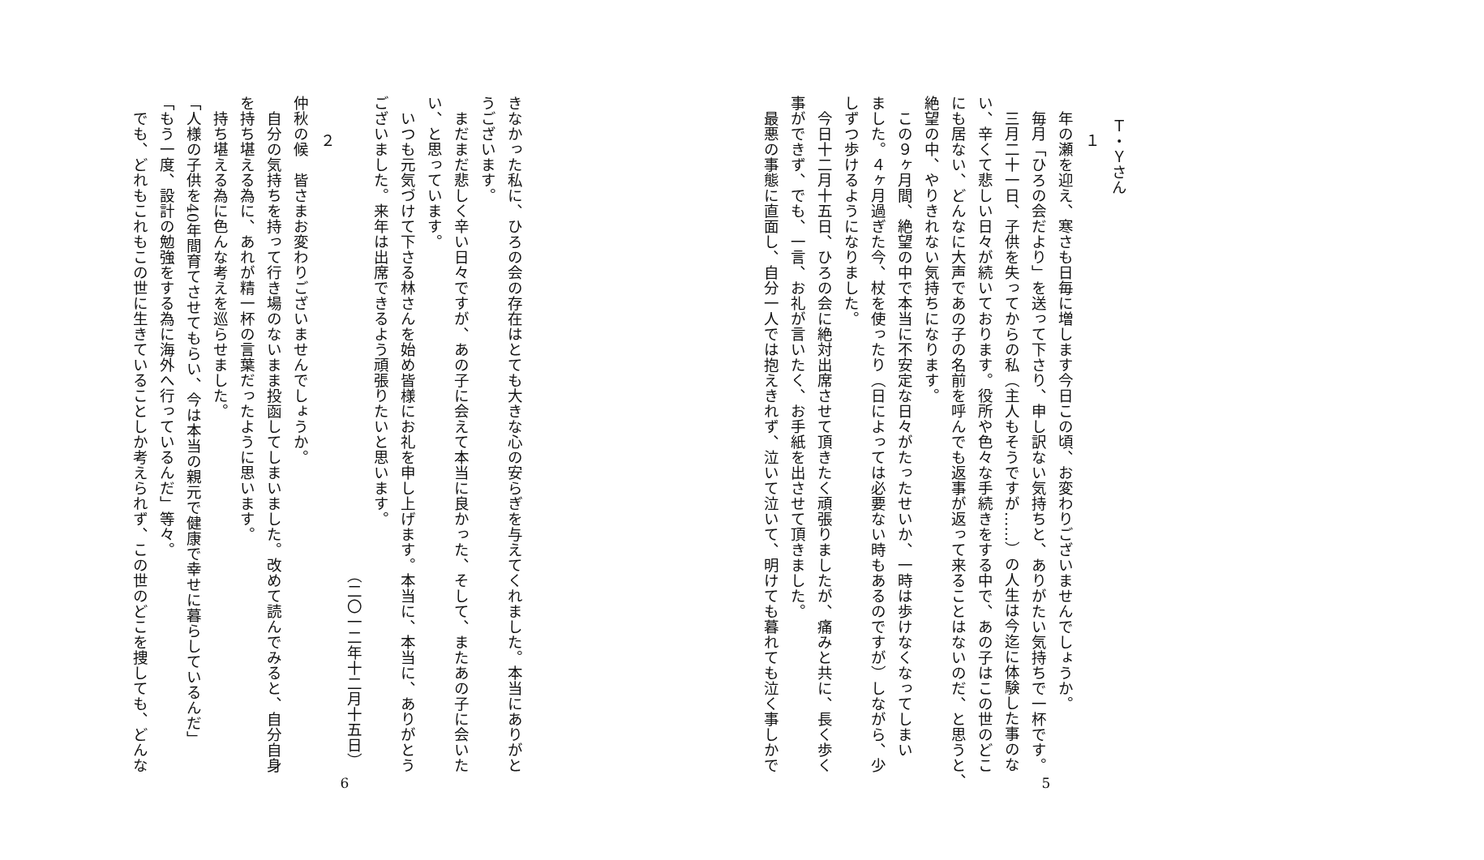Ｔ・Ｙさん
１
年の瀬を迎え、寒さも日毎に増します今日この頃、お変わりございませんでしょうか。
毎月「ひろの会だより」を送って下さり、申し訳ない気持ちと、ありがたい気持ちで一杯です。
三月二十一日、子供を失ってからの私（主人もそうですが……）の人生は今迄に体験した事のな
い、辛くて悲しい日々が続いております。役所や色々な手続きをする中で、あの子はこの世のどこ
にも居ない、どんなに大声であの子の名前を呼んでも返事が返って来ることはないのだ、と思うと、
絶望の中、やりきれない気持ちになります。
この９ヶ月間、絶望の中で本当に不安定な日々がたったせいか、一時は歩けなくなってしまい
ました。４ヶ月過ぎた今、杖を使ったり（日によっては必要ない時もあるのですが）しながら、少
しずつ歩けるようになりました。
今日十二月十五日、ひろの会に絶対出席させて頂きたく頑張りましたが、痛みと共に、長く歩く
事ができず、でも、一言、お礼が言いたく、お手紙を出させて頂きました。
最悪の事態に直面し、自分一人では抱えきれず、泣いて泣いて、明けても暮れても泣く事しかで
5
きなかった私に、ひろの会の存在はとても大きな心の安らぎを与えてくれました。本当にありがと
うございます。
まだまだ悲しく辛い日々ですが、あの子に会えて本当に良かった、そして、またあの子に会いた
い、と思っています。
いつも元気づけて下さる林さんを始め皆様にお礼を申し上げます。本当に、本当に、ありがとう
ございました。来年は出席できるよう頑張りたいと思います。
（二〇一二年十二月十五日）
２
仲秋の候　皆さまお変わりございませんでしょうか。
自分の気持ちを持って行き場のないまま投函してしまいました。改めて読んでみると、自分自身
を持ち堪える為に、あれが精一杯の言葉だったように思います。
持ち堪える為に色んな考えを巡らせました。
「人様の子供を40年間育てさせてもらい、今は本当の親元で健康で幸せに暮らしているんだ」
「もう一度、設計の勉強をする為に海外へ行っているんだ」等々。
でも、どれもこれもこの世に生きていることしか考えられず、この世のどこを捜しても、どんな
6